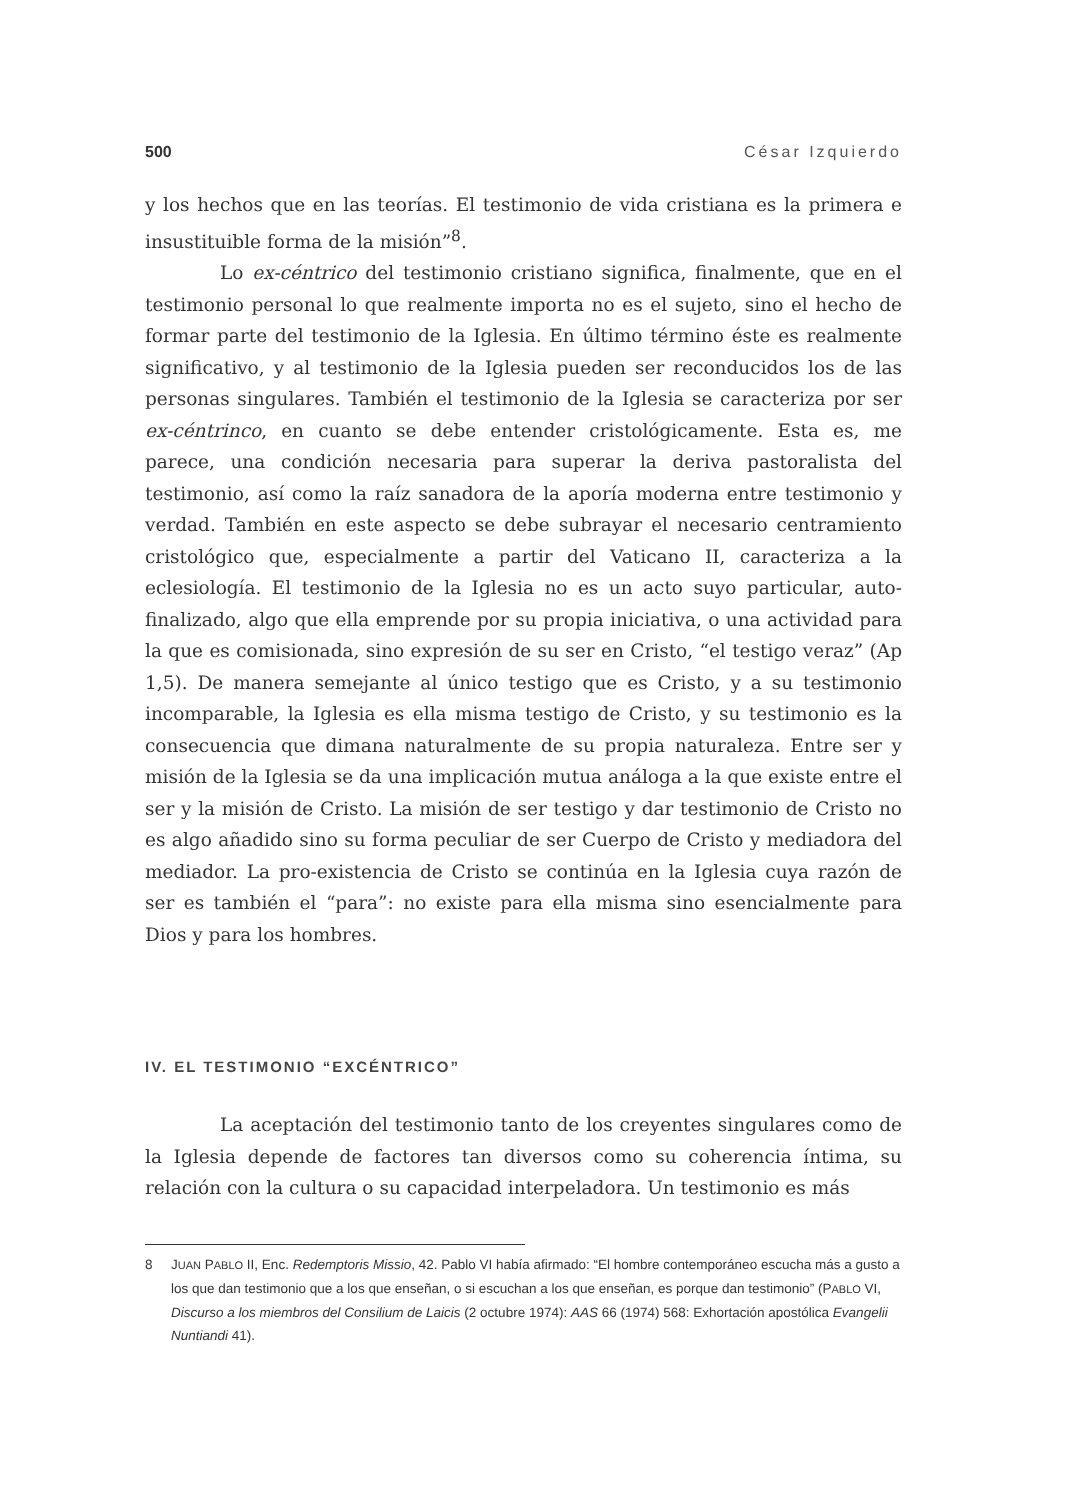500 César Izquierdo
y los hechos que en las teorías. El testimonio de vida cristiana es la primera e insustituible forma de la misión”<sup>8</sup>.
Lo ex-céntrico del testimonio cristiano significa, finalmente, que en el testimonio personal lo que realmente importa no es el sujeto, sino el hecho de formar parte del testimonio de la Iglesia. En último término éste es realmente significativo, y al testimonio de la Iglesia pueden ser reconducidos los de las personas singulares. También el testimonio de la Iglesia se caracteriza por ser ex-céntrinco, en cuanto se debe entender cristológicamente. Esta es, me parece, una condición necesaria para superar la deriva pastoralista del testimonio, así como la raíz sanadora de la aporía moderna entre testimonio y verdad. También en este aspecto se debe subrayar el necesario centramiento cristológico que, especialmente a partir del Vaticano II, caracteriza a la eclesiología. El testimonio de la Iglesia no es un acto suyo particular, auto-finalizado, algo que ella emprende por su propia iniciativa, o una actividad para la que es comisionada, sino expresión de su ser en Cristo, “el testigo veraz” (Ap 1,5). De manera semejante al único testigo que es Cristo, y a su testimonio incomparable, la Iglesia es ella misma testigo de Cristo, y su testimonio es la consecuencia que dimana naturalmente de su propia naturaleza. Entre ser y misión de la Iglesia se da una implicación mutua análoga a la que existe entre el ser y la misión de Cristo. La misión de ser testigo y dar testimonio de Cristo no es algo añadido sino su forma peculiar de ser Cuerpo de Cristo y mediadora del mediador. La pro-existencia de Cristo se continúa en la Iglesia cuya razón de ser es también el “para”: no existe para ella misma sino esencialmente para Dios y para los hombres.
IV. EL TESTIMONIO “EXCÉNTRICO”
La aceptación del testimonio tanto de los creyentes singulares como de la Iglesia depende de factores tan diversos como su coherencia íntima, su relación con la cultura o su capacidad interpeladora. Un testimonio es más
8 JUAN PABLO II, Enc. Redemptoris Missio, 42. Pablo VI había afirmado: “El hombre contemporáneo escucha más a gusto a los que dan testimonio que a los que enseñan, o si escuchan a los que enseñan, es porque dan testimonio” (PABLO VI, Discurso a los miembros del Consilium de Laicis (2 octubre 1974): AAS 66 (1974) 568: Exhortación apostólica Evangelii Nuntiandi 41).